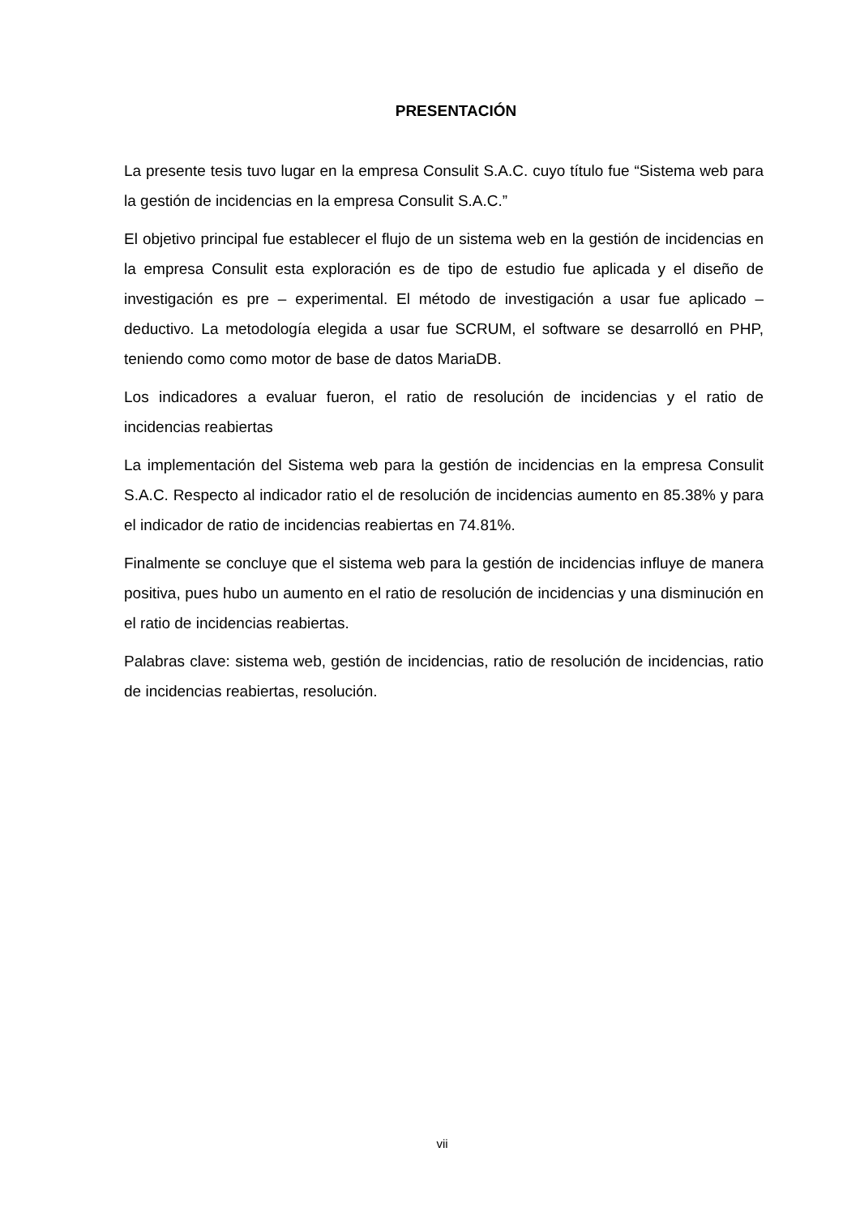PRESENTACIÓN
La presente tesis tuvo lugar en la empresa Consulit S.A.C. cuyo título fue “Sistema web para la gestión de incidencias en la empresa Consulit S.A.C.”
El objetivo principal fue establecer el flujo de un sistema web en la gestión de incidencias en la empresa Consulit esta exploración es de tipo de estudio fue aplicada y el diseño de investigación es pre – experimental. El método de investigación a usar fue aplicado – deductivo. La metodología elegida a usar fue SCRUM, el software se desarrolló en PHP, teniendo como como motor de base de datos MariaDB.
Los indicadores a evaluar fueron, el ratio de resolución de incidencias y el ratio de incidencias reabiertas
La implementación del Sistema web para la gestión de incidencias en la empresa Consulit S.A.C. Respecto al indicador ratio el de resolución de incidencias aumento en 85.38% y para el indicador de ratio de incidencias reabiertas en 74.81%.
Finalmente se concluye que el sistema web para la gestión de incidencias influye de manera positiva, pues hubo un aumento en el ratio de resolución de incidencias y una disminución en el ratio de incidencias reabiertas.
Palabras clave: sistema web, gestión de incidencias, ratio de resolución de incidencias, ratio de incidencias reabiertas, resolución.
vii